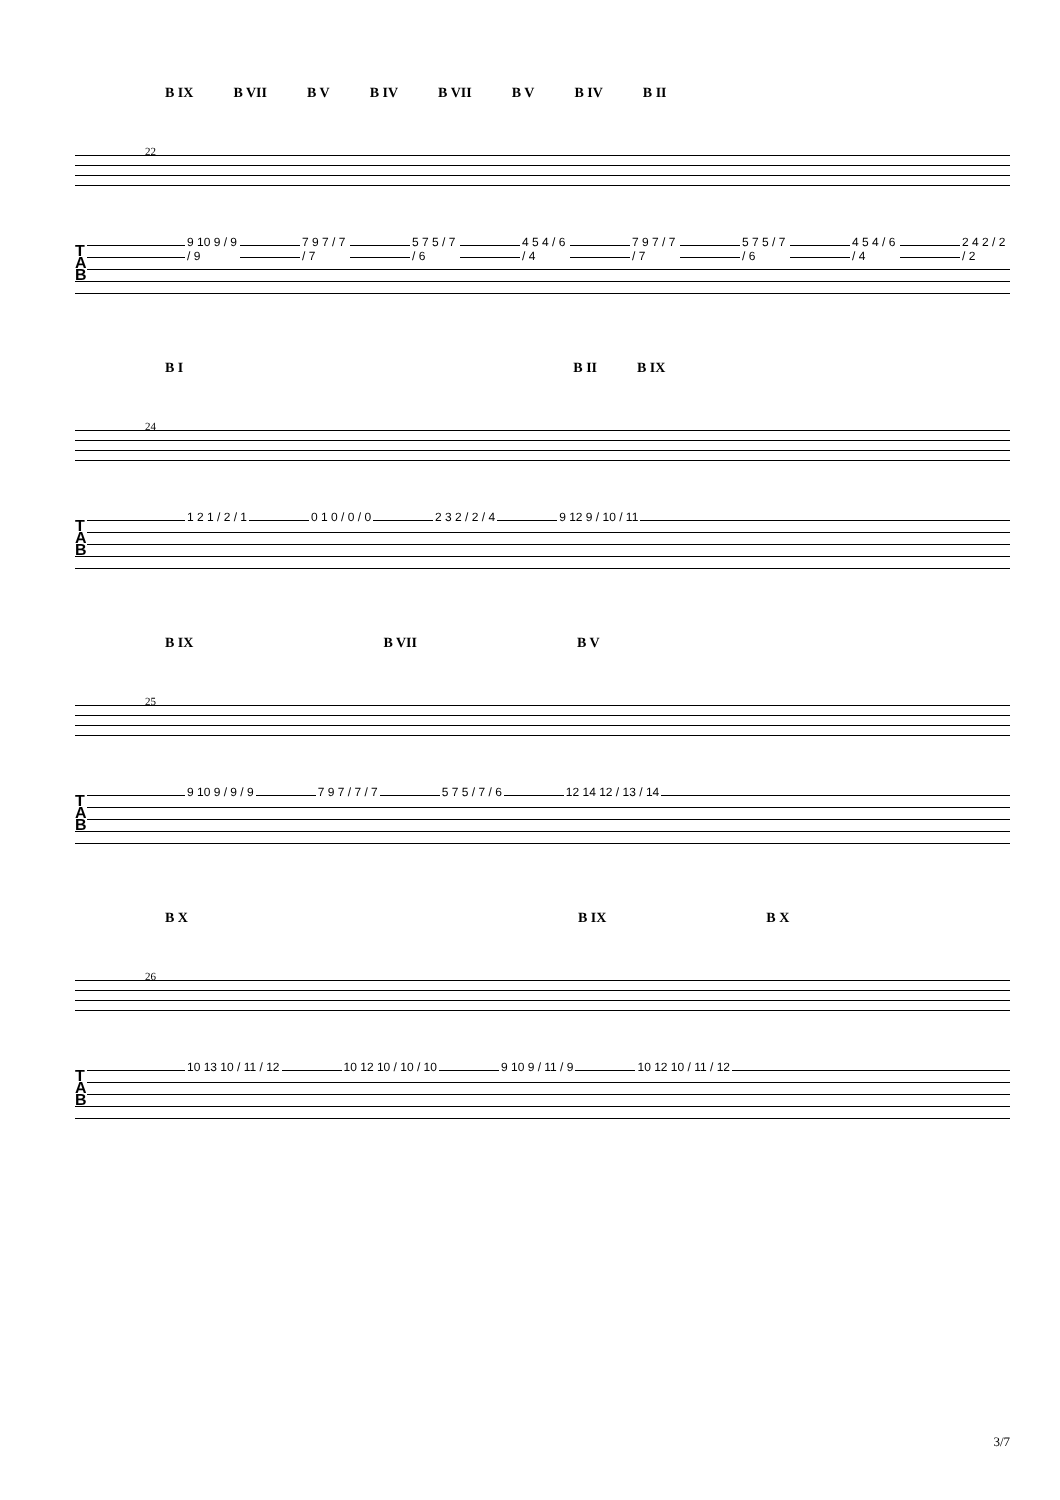B IX B VII B V B IV B VII B V B IV B II
22
T
A
B
9 10 9 / 9 / 9 7 9 7 / 7 / 7 5 7 5 / 7 / 6 4 5 4 / 6 / 4 7 9 7 / 7 / 7 5 7 5 / 7 / 6 4 5 4 / 6 / 4 2 4 2 / 2 / 2
B I B II B IX
24
T
A
B
1 2 1 / 2 / 1 0 1 0 / 0 / 0 2 3 2 / 2 / 4 9 12 9 / 10 / 11
B IX B VII B V
25
T
A
B
9 10 9 / 9 / 9 7 9 7 / 7 / 7 5 7 5 / 7 / 6 12 14 12 / 13 / 14
B X B IX B X
26
T
A
B
10 13 10 / 11 / 12 10 12 10 / 10 / 10 9 10 9 / 11 / 9 10 12 10 / 11 / 12
3/7